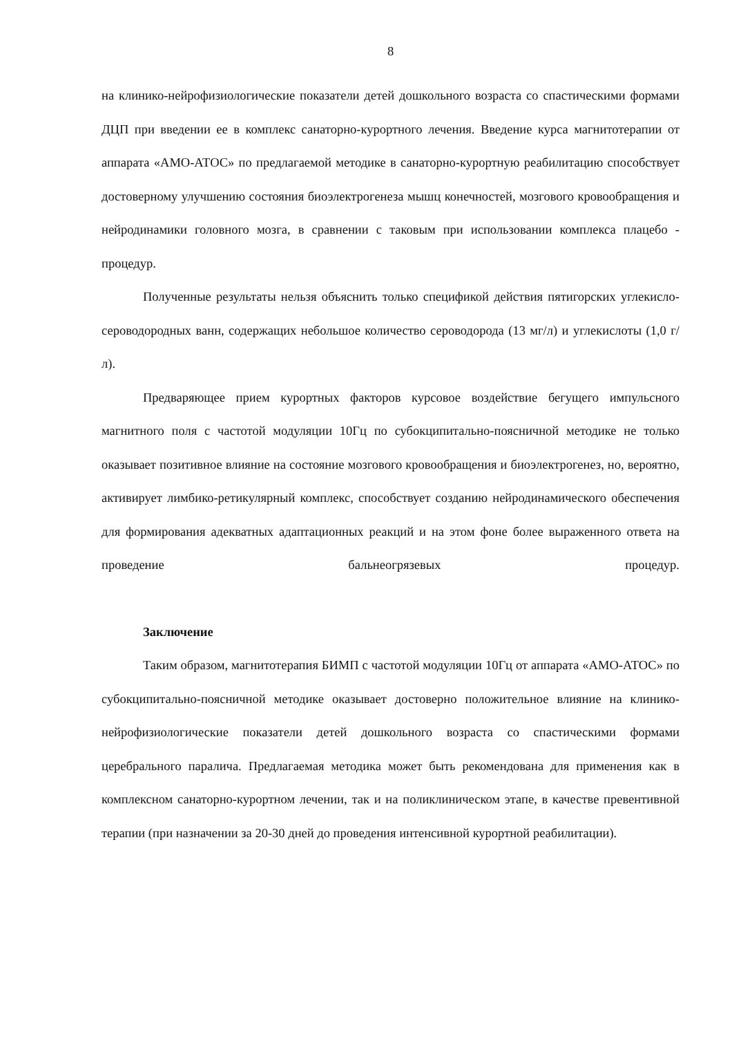8
на клинико-нейрофизиологические показатели детей дошкольного возраста со спастическими формами ДЦП при введении ее в комплекс санаторно-курортного лечения. Введение курса магнитотерапии от аппарата «АМО-АТОС» по предлагаемой методике в санаторно-курортную реабилитацию способствует достоверному улучшению состояния биоэлектрогенеза мышц конечностей, мозгового кровообращения и нейродинамики головного мозга, в сравнении с таковым при использовании комплекса плацебо - процедур.
Полученные результаты нельзя объяснить только спецификой действия пятигорских углекисло-сероводородных ванн, содержащих небольшое количество сероводорода (13 мг/л) и углекислоты (1,0 г/л).
Предваряющее прием курортных факторов курсовое воздействие бегущего импульсного магнитного поля с частотой модуляции 10Гц по субокципитально-поясничной методике не только оказывает позитивное влияние на состояние мозгового кровообращения и биоэлектрогенез, но, вероятно, активирует лимбико-ретикулярный комплекс, способствует созданию нейродинамического обеспечения для формирования адекватных адаптационных реакций и на этом фоне более выраженного ответа на проведение бальнеогрязевых процедур.
Заключение
Таким образом, магнитотерапия БИМП с частотой модуляции 10Гц от аппарата «АМО-АТОС» по субокципитально-поясничной методике оказывает достоверно положительное влияние на клинико-нейрофизиологические показатели детей дошкольного возраста со спастическими формами церебрального паралича. Предлагаемая методика может быть рекомендована для применения как в комплексном санаторно-курортном лечении, так и на поликлиническом этапе, в качестве превентивной терапии (при назначении за 20-30 дней до проведения интенсивной курортной реабилитации).